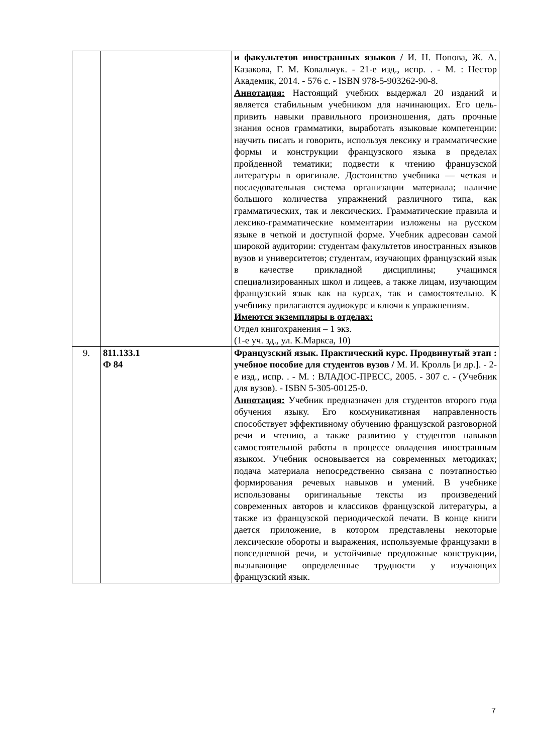| | | и факультетов иностранных языков / И. Н. Попова, Ж. А. Казакова, Г. М. Ковальчук. - 21-е изд., испр. . - М. : Нестор Академик, 2014. - 576 с. - ISBN 978-5-903262-90-8. Аннотация: Настоящий учебник выдержал 20 изданий и является стабильным учебником для начинающих. Его цель-привить навыки правильного произношения, дать прочные знания основ грамматики, выработать языковые компетенции: научить писать и говорить, используя лексику и грамматические формы и конструкции французского языка в пределах пройденной тематики; подвести к чтению французской литературы в оригинале. Достоинство учебника — четкая и последовательная система организации материала; наличие большого количества упражнений различного типа, как грамматических, так и лексических. Грамматические правила и лексико-грамматические комментарии изложены на русском языке в четкой и доступной форме. Учебник адресован самой широкой аудитории: студентам факультетов иностранных языков вузов и университетов; студентам, изучающих французский язык в качестве прикладной дисциплины; учащимся специализированных школ и лицеев, а также лицам, изучающим французский язык как на курсах, так и самостоятельно. К учебнику прилагаются аудиокурс и ключи к упражнениям. Имеются экземпляры в отделах: Отдел книгохранения – 1 экз. (1-е уч. зд., ул. К.Маркса, 10) |
| 9. | 811.133.1 Ф 84 | Французский язык. Практический курс. Продвинутый этап : учебное пособие для студентов вузов / М. И. Кролль [и др.]. - 2-е изд., испр. . - М. : ВЛАДОС-ПРЕСС, 2005. - 307 с. - (Учебник для вузов). - ISBN 5-305-00125-0. Аннотация: Учебник предназначен для студентов второго года обучения языку. Его коммуникативная направленность способствует эффективному обучению французской разговорной речи и чтению, а также развитию у студентов навыков самостоятельной работы в процессе овладения иностранным языком. Учебник основывается на современных методиках; подача материала непосредственно связана с поэтапностью формирования речевых навыков и умений. В учебнике использованы оригинальные тексты из произведений современных авторов и классиков французской литературы, а также из французской периодической печати. В конце книги дается приложение, в котором представлены некоторые лексические обороты и выражения, используемые французами в повседневной речи, и устойчивые предложные конструкции, вызывающие определенные трудности у изучающих французский язык. |
7